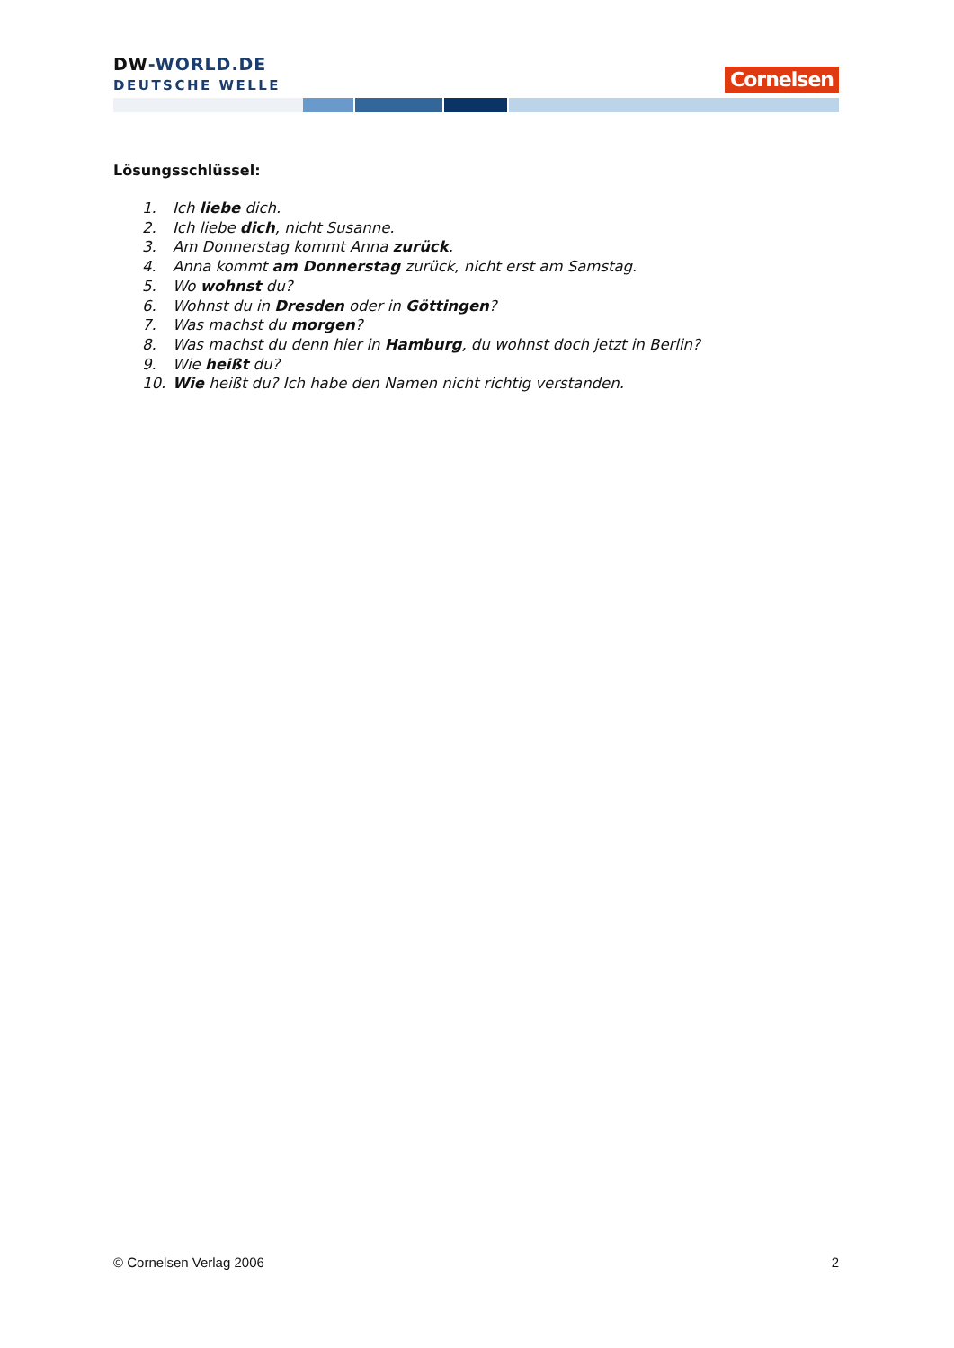DW-WORLD.DE
DEUTSCHE WELLE
Cornelsen
Lösungsschlüssel:
1. Ich liebe dich.
2. Ich liebe dich, nicht Susanne.
3. Am Donnerstag kommt Anna zurück.
4. Anna kommt am Donnerstag zurück, nicht erst am Samstag.
5. Wo wohnst du?
6. Wohnst du in Dresden oder in Göttingen?
7. Was machst du morgen?
8. Was machst du denn hier in Hamburg, du wohnst doch jetzt in Berlin?
9. Wie heißt du?
10. Wie heißt du? Ich habe den Namen nicht richtig verstanden.
© Cornelsen Verlag 2006 2